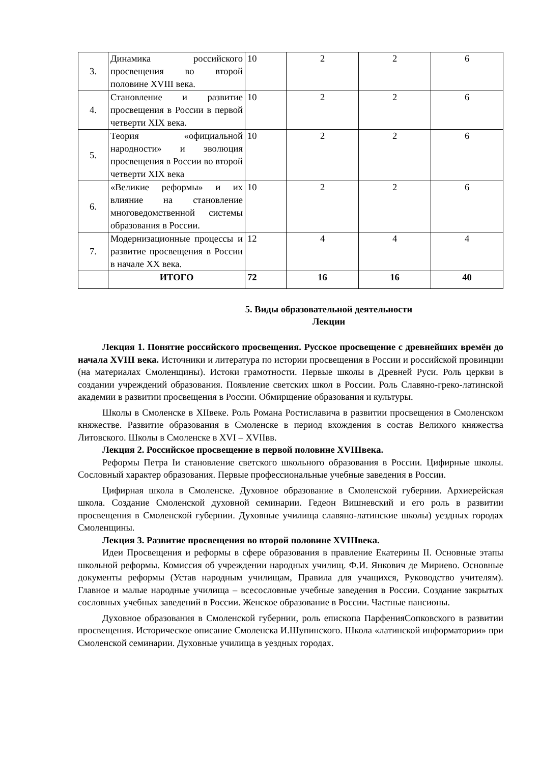| 3. | Динамика российского просвещения во второй половине XVIII века. | 10 | 2 | 2 | 6 |
| 4. | Становление и развитие просвещения в России в первой четверти XIX века. | 10 | 2 | 2 | 6 |
| 5. | Теория «официальной народности» и эволюция просвещения в России во второй четверти XIX века | 10 | 2 | 2 | 6 |
| 6. | «Великие реформы» и их влияние на становление многоведомственной системы образования в России. | 10 | 2 | 2 | 6 |
| 7. | Модернизационные процессы и развитие просвещения в России в начале XX века. | 12 | 4 | 4 | 4 |
| | ИТОГО | 72 | 16 | 16 | 40 |
5. Виды образовательной деятельности
Лекции
Лекция 1. Понятие российского просвещения. Русское просвещение с древнейших времён до начала XVIII века. Источники и литература по истории просвещения в России и российской провинции (на материалах Смоленщины). Истоки грамотности. Первые школы в Древней Руси. Роль церкви в создании учреждений образования. Появление светских школ в России. Роль Славяно-греко-латинской академии в развитии просвещения в России. Обмирщение образования и культуры.
Школы в Смоленске в XIIвеке. Роль Романа Ростиславича в развитии просвещения в Смоленском княжестве. Развитие образования в Смоленске в период вхождения в состав Великого княжества Литовского. Школы в Смоленске в XVI – XVIIвв.
Лекция 2. Российское просвещение в первой половине XVIIIвека.
Реформы Петра Iи становление светского школьного образования в России. Цифирные школы. Сословный характер образования. Первые профессиональные учебные заведения в России.
Цифирная школа в Смоленске. Духовное образование в Смоленской губернии. Архиерейская школа. Создание Смоленской духовной семинарии. Гедеон Вишневский и его роль в развитии просвещения в Смоленской губернии. Духовные училища славяно-латинские школы) уездных городах Смоленщины.
Лекция 3. Развитие просвещения во второй половине XVIIIвека.
Идеи Просвещения и реформы в сфере образования в правление Екатерины II. Основные этапы школьной реформы. Комиссия об учреждении народных училищ. Ф.И. Янкович де Мириево. Основные документы реформы (Устав народным училищам, Правила для учащихся, Руководство учителям). Главное и малые народные училища – всесословные учебные заведения в России. Создание закрытых сословных учебных заведений в России. Женское образование в России. Частные пансионы.
Духовное образования в Смоленской губернии, роль епископа ПарфенияСопковского в развитии просвещения. Историческое описание Смоленска И.Шупинского. Школа «латинской информатории» при Смоленской семинарии. Духовные училища в уездных городах.